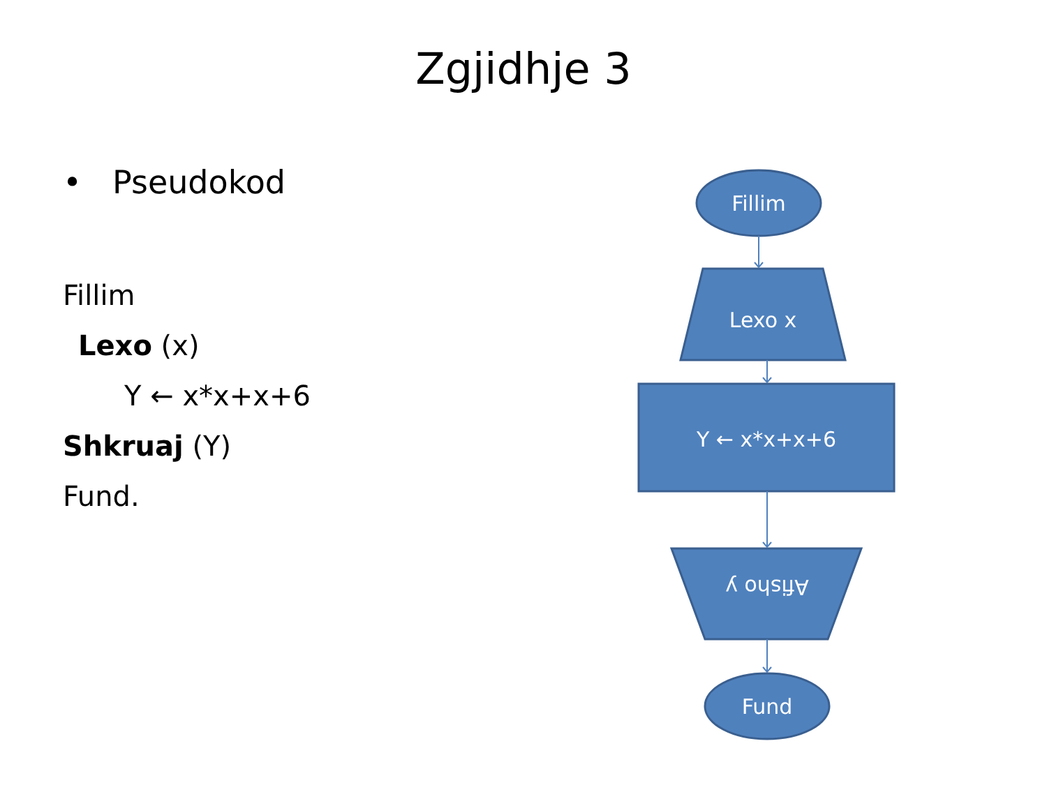Zgjidhje 3
• Pseudokod
Fillim
Lexo (x)
Y ← x*x+x+6
Shkruaj (Y)
Fund.
Fillim
Lexo x
Y ← x*x+x+6
Afisho y
Fund